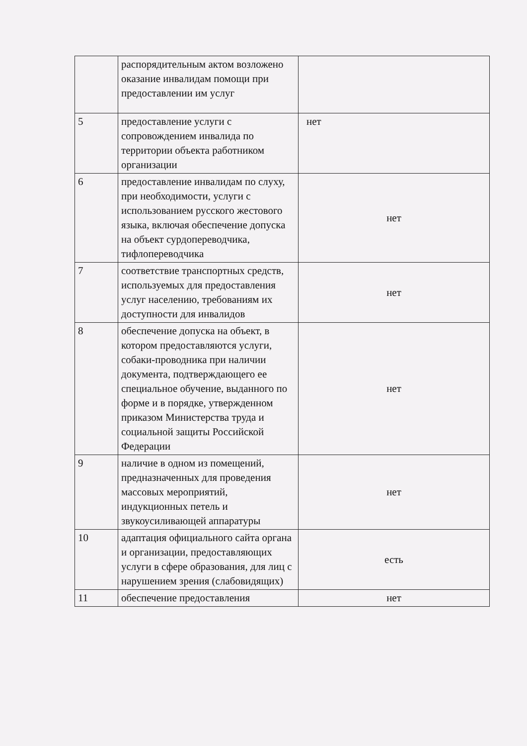| | распорядительным актом возложено оказание инвалидам помощи при предоставлении им услуг | |
| 5 | предоставление услуги с сопровождением инвалида по территории объекта работником организации | нет |
| 6 | предоставление инвалидам по слуху, при необходимости, услуги с использованием русского жестового языка, включая обеспечение допуска на объект сурдопереводчика, тифлопереводчика | нет |
| 7 | соответствие транспортных средств, используемых для предоставления услуг населению, требованиям их доступности для инвалидов | нет |
| 8 | обеспечение допуска на объект, в котором предоставляются услуги, собаки-проводника при наличии документа, подтверждающего ее специальное обучение, выданного по форме и в порядке, утвержденном приказом Министерства труда и социальной защиты Российской Федерации | нет |
| 9 | наличие в одном из помещений, предназначенных для проведения массовых мероприятий, индукционных петель и звукоусиливающей аппаратуры | нет |
| 10 | адаптация официального сайта органа и организации, предоставляющих услуги в сфере образования, для лиц с нарушением зрения (слабовидящих) | есть |
| 11 | обеспечение предоставления | нет |